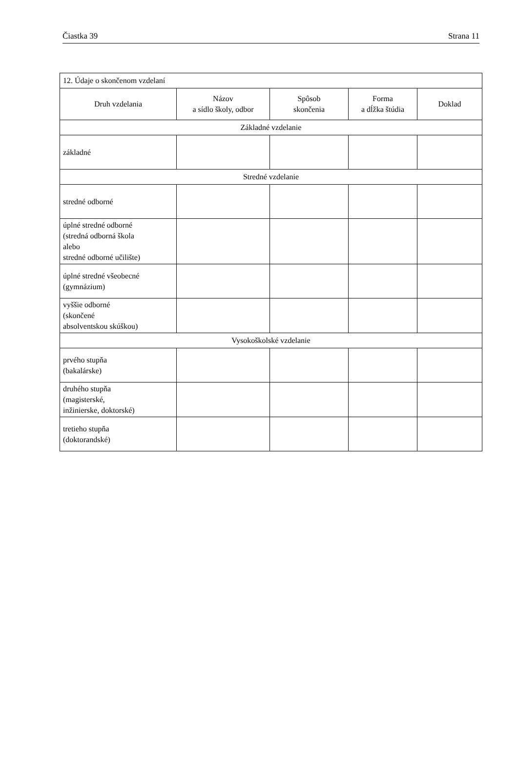Čiastka 39 Strana 11
| 12. Údaje o skončenom vzdelaní | | | | |
| Druh vzdelania | Názov a sídlo školy, odbor | Spôsob skončenia | Forma a dĺžka štúdia | Doklad |
| Základné vzdelanie | | | | |
| základné | | | | |
| Stredné vzdelanie | | | | |
| stredné odborné | | | | |
| úplné stredné odborné (stredná odborná škola alebo stredné odborné učilište) | | | | |
| úplné stredné všeobecné (gymnázium) | | | | |
| vyššie odborné (skončené absolventskou skúškou) | | | | |
| Vysokoškolské vzdelanie | | | | |
| prvého stupňa (bakalárske) | | | | |
| druhého stupňa (magisterské, inžinierske, doktorské) | | | | |
| tretieho stupňa (doktorandské) | | | | |